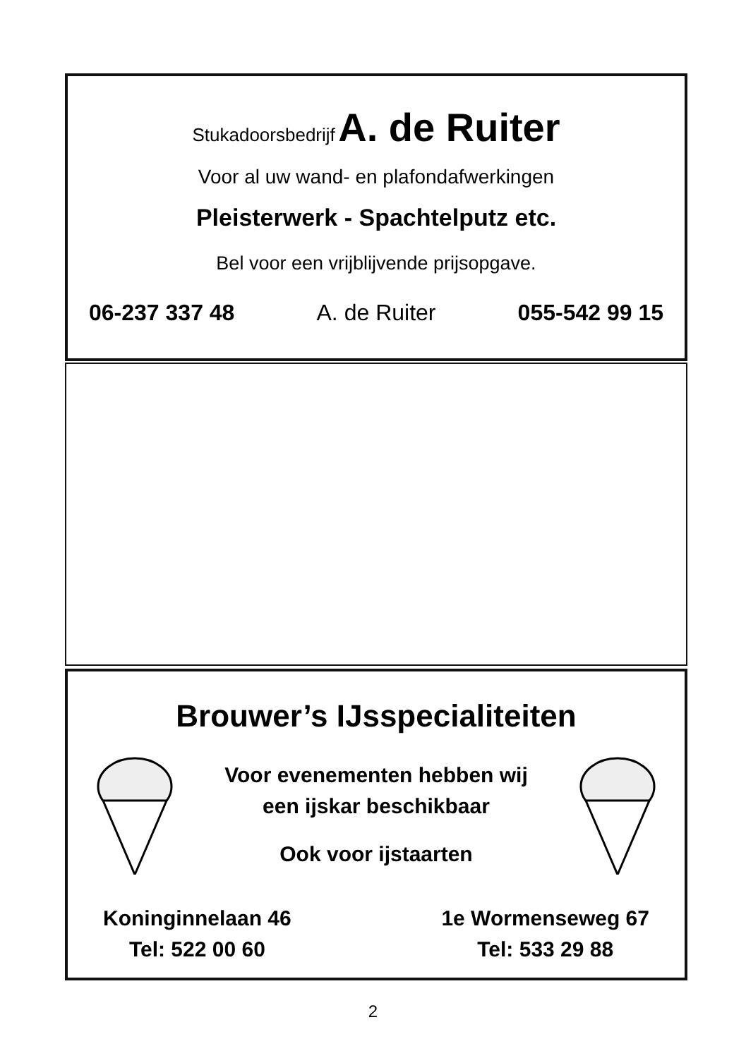Stukadoorsbedrijf A. de Ruiter
Voor al uw wand- en plafondafwerkingen
Pleisterwerk - Spachtelputz etc.
Bel voor een vrijblijvende prijsopgave.
06-237 337 48 A. de Ruiter 055-542 99 15
Brouwer’s IJsspecialiteiten
Voor evenementen hebben wij
een ijskar beschikbaar
Ook voor ijstaarten
Koninginnelaan 46
Tel: 522 00 60
1e Wormenseweg 67
Tel: 533 29 88
2